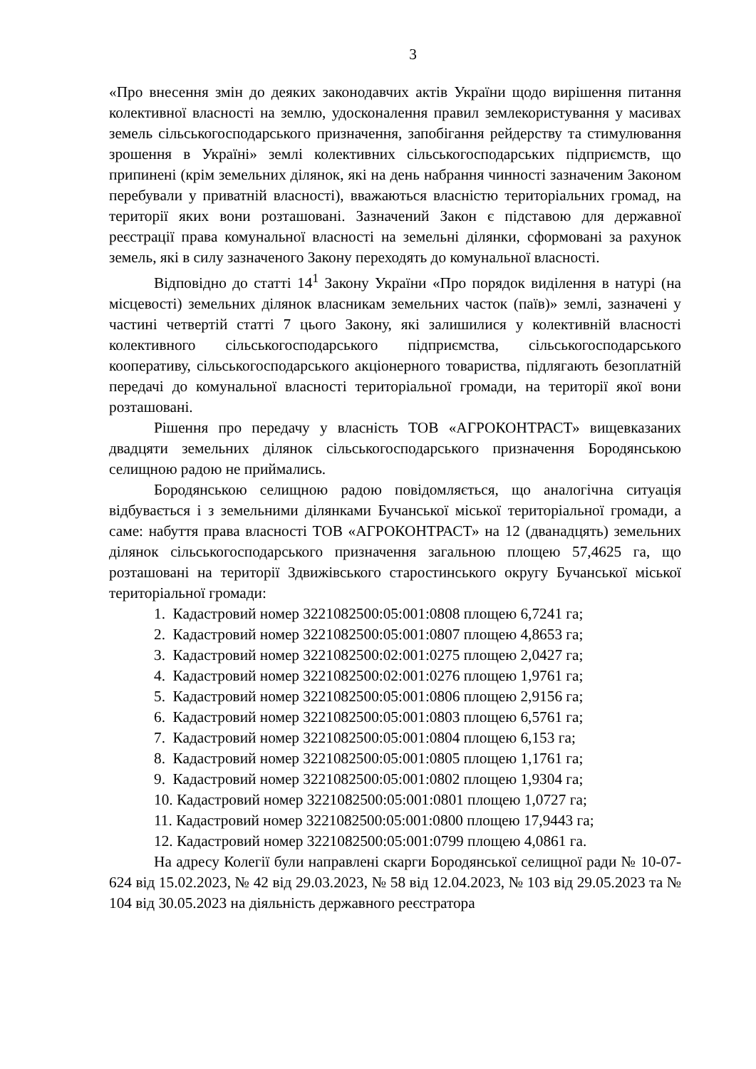3
«Про внесення змін до деяких законодавчих актів України щодо вирішення питання колективної власності на землю, удосконалення правил землекористування у масивах земель сільськогосподарського призначення, запобігання рейдерству та стимулювання зрошення в Україні» землі колективних сільськогосподарських підприємств, що припинені (крім земельних ділянок, які на день набрання чинності зазначеним Законом перебували у приватній власності), вважаються власністю територіальних громад, на території яких вони розташовані. Зазначений Закон є підставою для державної реєстрації права комунальної власності на земельні ділянки, сформовані за рахунок земель, які в силу зазначеного Закону переходять до комунальної власності.
Відповідно до статті 14<sup>1</sup> Закону України «Про порядок виділення в натурі (на місцевості) земельних ділянок власникам земельних часток (паїв)» землі, зазначені у частині четвертій статті 7 цього Закону, які залишилися у колективній власності колективного сільськогосподарського підприємства, сільськогосподарського кооперативу, сільськогосподарського акціонерного товариства, підлягають безоплатній передачі до комунальної власності територіальної громади, на території якої вони розташовані.
Рішення про передачу у власність ТОВ «АГРОКОНТРАСТ» вищевказаних двадцяти земельних ділянок сільськогосподарського призначення Бородянською селищною радою не приймались.
Бородянською селищною радою повідомляється, що аналогічна ситуація відбувається і з земельними ділянками Бучанської міської територіальної громади, а саме: набуття права власності ТОВ «АГРОКОНТРАСТ» на 12 (дванадцять) земельних ділянок сільськогосподарського призначення загальною площею 57,4625 га, що розташовані на території Здвижівського старостинського округу Бучанської міської територіальної громади:
1. Кадастровий номер 3221082500:05:001:0808 площею 6,7241 га;
2. Кадастровий номер 3221082500:05:001:0807 площею 4,8653 га;
3. Кадастровий номер 3221082500:02:001:0275 площею 2,0427 га;
4. Кадастровий номер 3221082500:02:001:0276 площею 1,9761 га;
5. Кадастровий номер 3221082500:05:001:0806 площею 2,9156 га;
6. Кадастровий номер 3221082500:05:001:0803 площею 6,5761 га;
7. Кадастровий номер 3221082500:05:001:0804 площею 6,153 га;
8. Кадастровий номер 3221082500:05:001:0805 площею 1,1761 га;
9. Кадастровий номер 3221082500:05:001:0802 площею 1,9304 га;
10. Кадастровий номер 3221082500:05:001:0801 площею 1,0727 га;
11. Кадастровий номер 3221082500:05:001:0800 площею 17,9443 га;
12. Кадастровий номер 3221082500:05:001:0799 площею 4,0861 га.
На адресу Колегії були направлені скарги Бородянської селищної ради № 10-07-624 від 15.02.2023, № 42 від 29.03.2023, № 58 від 12.04.2023, № 103 від 29.05.2023 та № 104 від 30.05.2023 на діяльність державного реєстратора